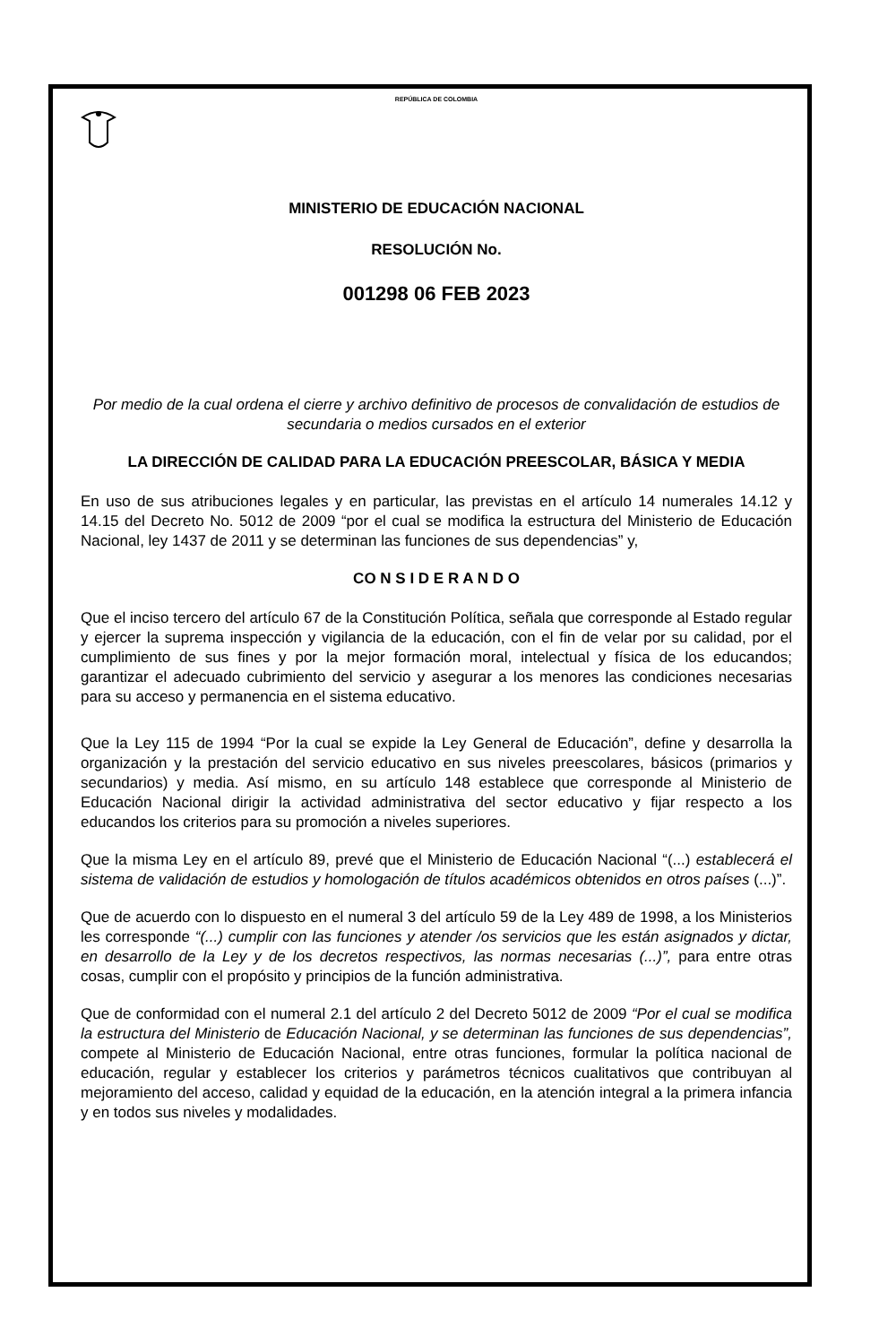REPÚBLICA DE COLOMBIA
MINISTERIO DE EDUCACIÓN NACIONAL
RESOLUCIÓN No.
001298 06 FEB 2023
Por medio de la cual ordena el cierre y archivo definitivo de procesos de convalidación de estudios de secundaria o medios cursados en el exterior
LA DIRECCIÓN DE CALIDAD PARA LA EDUCACIÓN PREESCOLAR, BÁSICA Y MEDIA
En uso de sus atribuciones legales y en particular, las previstas en el artículo 14 numerales 14.12 y 14.15 del Decreto No. 5012 de 2009 “por el cual se modifica la estructura del Ministerio de Educación Nacional, ley 1437 de 2011 y se determinan las funciones de sus dependencias” y,
CO N S I D E R A N D O
Que el inciso tercero del artículo 67 de la Constitución Política, señala que corresponde al Estado regular y ejercer la suprema inspección y vigilancia de la educación, con el fin de velar por su calidad, por el cumplimiento de sus fines y por la mejor formación moral, intelectual y física de los educandos; garantizar el adecuado cubrimiento del servicio y asegurar a los menores las condiciones necesarias para su acceso y permanencia en el sistema educativo.
Que la Ley 115 de 1994 “Por la cual se expide la Ley General de Educación”, define y desarrolla la organización y la prestación del servicio educativo en sus niveles preescolares, básicos (primarios y secundarios) y media. Así mismo, en su artículo 148 establece que corresponde al Ministerio de Educación Nacional dirigir la actividad administrativa del sector educativo y fijar respecto a los educandos los criterios para su promoción a niveles superiores.
Que la misma Ley en el artículo 89, prevé que el Ministerio de Educación Nacional “(...) establecerá el sistema de validación de estudios y homologación de títulos académicos obtenidos en otros países (...)”.
Que de acuerdo con lo dispuesto en el numeral 3 del artículo 59 de la Ley 489 de 1998, a los Ministerios les corresponde “(...) cumplir con las funciones y atender /os servicios que les están asignados y dictar, en desarrollo de la Ley y de los decretos respectivos, las normas necesarias (...)”, para entre otras cosas, cumplir con el propósito y principios de la función administrativa.
Que de conformidad con el numeral 2.1 del artículo 2 del Decreto 5012 de 2009 “Por el cual se modifica la estructura del Ministerio de Educación Nacional, y se determinan las funciones de sus dependencias”, compete al Ministerio de Educación Nacional, entre otras funciones, formular la política nacional de educación, regular y establecer los criterios y parámetros técnicos cualitativos que contribuyan al mejoramiento del acceso, calidad y equidad de la educación, en la atención integral a la primera infancia y en todos sus niveles y modalidades.